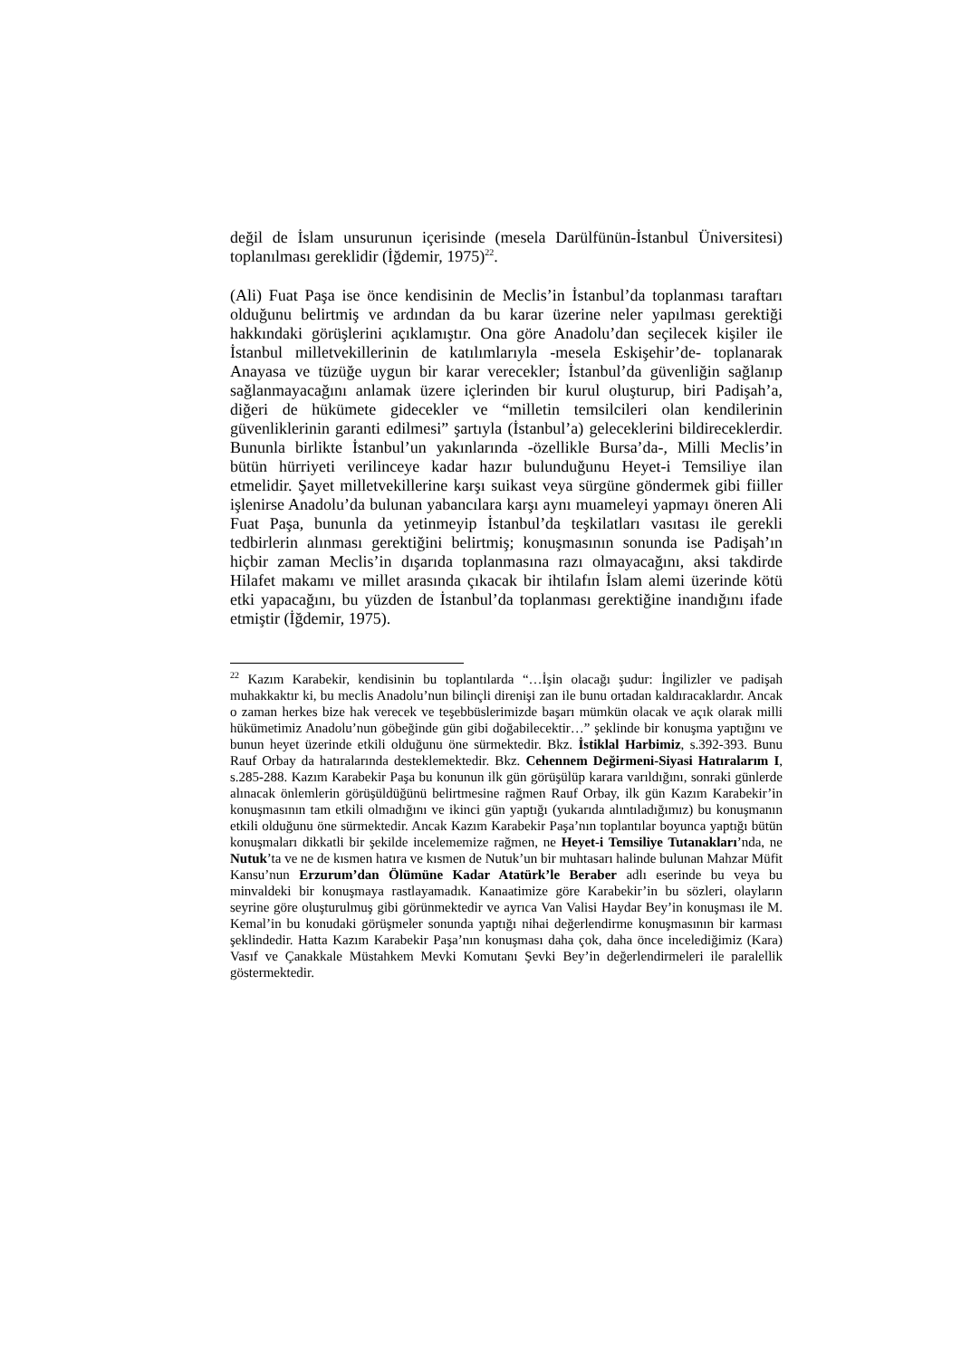değil de İslam unsurunun içerisinde (mesela Darülfünün-İstanbul Üniversitesi) toplanılması gereklidir (İğdemir, 1975)<sup>22</sup>.
(Ali) Fuat Paşa ise önce kendisinin de Meclis’in İstanbul’da toplanması taraftarı olduğunu belirtmiş ve ardından da bu karar üzerine neler yapılması gerektiği hakkındaki görüşlerini açıklamıştır. Ona göre Anadolu’dan seçilecek kişiler ile İstanbul milletvekillerinin de katılımlarıyla -mesela Eskişehir’de- toplanarak Anayasa ve tüzüğe uygun bir karar verecekler; İstanbul’da güvenliğin sağlanıp sağlanmayacağını anlamak üzere içlerinden bir kurul oluşturup, biri Padişah’a, diğeri de hükümete gidecekler ve “milletin temsilcileri olan kendilerinin güvenliklerinin garanti edilmesi” şartıyla (İstanbul’a) geleceklerini bildireceklerdir. Bununla birlikte İstanbul’un yakınlarında -özellikle Bursa’da-, Milli Meclis’in bütün hürriyeti verilinceye kadar hazır bulunduğunu Heyet-i Temsiliye ilan etmelidir. Şayet milletvekillerine karşı suikast veya sürgüne göndermek gibi fiiller işlenirse Anadolu’da bulunan yabancılara karşı aynı muameleyi yapmayı öneren Ali Fuat Paşa, bununla da yetinmeyip İstanbul’da teşkilatları vasıtası ile gerekli tedbirlerin alınması gerektiğini belirtmiş; konuşmasının sonunda ise Padişah’ın hiçbir zaman Meclis’in dışarıda toplanmasına razı olmayacağını, aksi takdirde Hilafet makamı ve millet arasında çıkacak bir ihtilafın İslam alemi üzerinde kötü etki yapacağını, bu yüzden de İstanbul’da toplanması gerektiğine inandığını ifade etmiştir (İğdemir, 1975).
<sup>22</sup> Kazım Karabekir, kendisinin bu toplantılarda “…İşin olacağı şudur: İngilizler ve padişah muhakkaktır ki, bu meclis Anadolu’nun bilinçli direnişi zan ile bunu ortadan kaldıracaklardır. Ancak o zaman herkes bize hak verecek ve teşebbüslerimizde başarı mümkün olacak ve açık olarak milli hükümetimiz Anadolu’nun göbeğinde gün gibi doğabilecektir…” şeklinde bir konuşma yaptığını ve bunun heyet üzerinde etkili olduğunu öne sürmektedir. Bkz. İstiklal Harbimiz, s.392-393. Bunu Rauf Orbay da hatıralarında desteklemektedir. Bkz. Cehennem Değirmeni-Siyasi Hatıralarım I, s.285-288. Kazım Karabekir Paşa bu konunun ilk gün görüşülüp karara varıldığını, sonraki günlerde alınacak önlemlerin görüşüldüğünü belirtmesine rağmen Rauf Orbay, ilk gün Kazım Karabekir’in konuşmasının tam etkili olmadığını ve ikinci gün yaptığı (yukarıda alıntıladığımız) bu konuşmanın etkili olduğunu öne sürmektedir. Ancak Kazım Karabekir Paşa’nın toplantılar boyunca yaptığı bütün konuşmaları dikkatli bir şekilde incelememize rağmen, ne Heyet-i Temsiliye Tutanakları’nda, ne Nutuk’ta ve ne de kısmen hatıra ve kısmen de Nutuk’un bir muhtasarı halinde bulunan Mahzar Müfit Kansu’nun Erzurum’dan Ölümüne Kadar Atatürk’le Beraber adlı eserinde bu veya bu minvaldeki bir konuşmaya rastlayamadık. Kanaatimize göre Karabekir’in bu sözleri, olayların seyrine göre oluşturulmuş gibi görünmektedir ve ayrıca Van Valisi Haydar Bey’in konuşması ile M. Kemal’in bu konudaki görüşmeler sonunda yaptığı nihai değerlendirme konuşmasının bir karması şeklindedir. Hatta Kazım Karabekir Paşa’nın konuşması daha çok, daha önce incelediğimiz (Kara) Vasıf ve Çanakkale Müstahkem Mevki Komutanı Şevki Bey’in değerlendirmeleri ile paralellik göstermektedir.